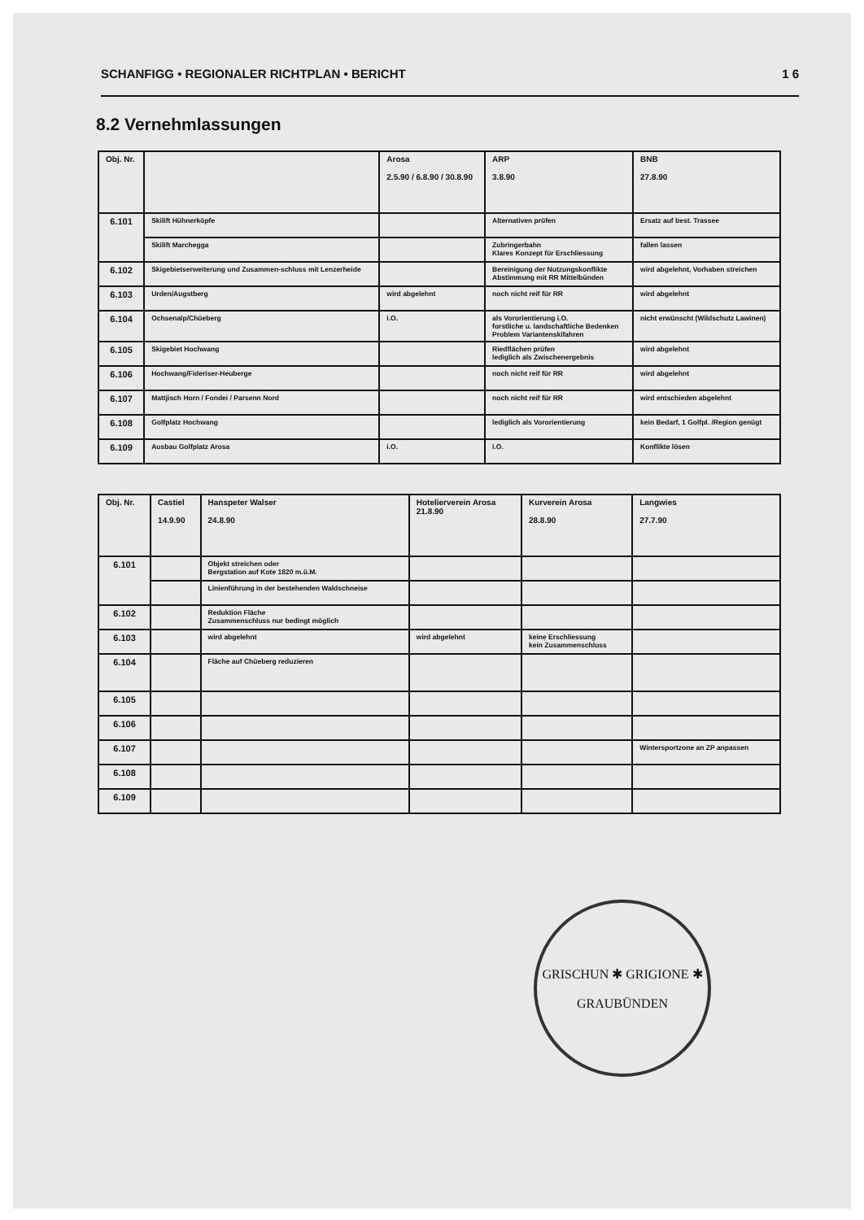SCHANFIGG • REGIONALER RICHTPLAN • BERICHT 1 6
8.2 Vernehmlassungen
| Obj. Nr. | | Arosa 2.5.90 / 6.8.90 / 30.8.90 | ARP 3.8.90 | BNB 27.8.90 |
| --- | --- | --- | --- | --- |
| 6.101 | Skilift Hühnerköpfe | | Alternativen prüfen | Ersatz auf best. Trassee |
| | Skilift Marchegga | | Zubringerbahn Klares Konzept für Erschliessung | fallen lassen |
| 6.102 | Skigebietserweiterung und Zusammen-schluss mit Lenzerheide | | Bereinigung der Nutzungskonflikte Abstimmung mit RR Mittelbünden | wird abgelehnt, Vorhaben streichen |
| 6.103 | Urden/Augstberg | wird abgelehnt | noch nicht reif für RR | wird abgelehnt |
| 6.104 | Ochsenalp/Chüeberg | i.O. | als Vororientierung i.O. forstliche u. landschaftliche Bedenken Problem Variantenskifahren | nicht erwünscht (Wildschutz Lawinen) |
| 6.105 | Skigebiet Hochwang | | Riedflächen prüfen lediglich als Zwischenergebnis | wird abgelehnt |
| 6.106 | Hochwang/Fideriser-Heuberge | | noch nicht reif für RR | wird abgelehnt |
| 6.107 | Mattjisch Horn / Fondei / Parsenn Nord | | noch nicht reif für RR | wird entschieden abgelehnt |
| 6.108 | Golfplatz Hochwang | | lediglich als Vororientierung | kein Bedarf, 1 Golfpl. /Region genügt |
| 6.109 | Ausbau Golfplatz Arosa | i.O. | i.O. | Konflikte lösen |
| Obj. Nr. | Castiel 14.9.90 | Hanspeter Walser 24.8.90 | Hotelierverein Arosa 21.8.90 | Kurverein Arosa 28.8.90 | Langwies 27.7.90 |
| --- | --- | --- | --- | --- | --- |
| 6.101 | | Objekt streichen oder Bergstation auf Kote 1820 m.ü.M. | | | |
| | | Linienführung in der bestehenden Waldschneise | | | |
| 6.102 | | Reduktion Fläche Zusammenschluss nur bedingt möglich | | | |
| 6.103 | | wird abgelehnt | wird abgelehnt | keine Erschliessung kein Zusammenschluss | |
| 6.104 | | Fläche auf Chüeberg reduzieren | | | |
| 6.105 | | | | | |
| 6.106 | | | | | |
| 6.107 | | | | | Wintersportzone an ZP anpassen |
| 6.108 | | | | | |
| 6.109 | | | | | |
GRISCHUN ✱ GRIGIONE ✱
GRAUBÜNDEN